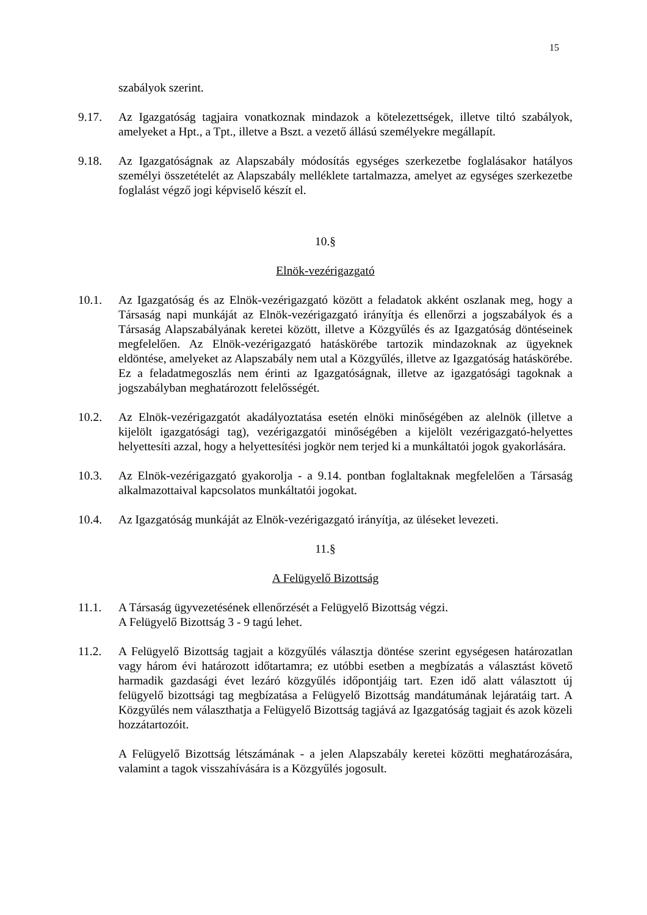15
szabályok szerint.
9.17. Az Igazgatóság tagjaira vonatkoznak mindazok a kötelezettségek, illetve tiltó szabályok, amelyeket a Hpt., a Tpt., illetve a Bszt. a vezető állású személyekre megállapít.
9.18. Az Igazgatóságnak az Alapszabály módosítás egységes szerkezetbe foglalásakor hatályos személyi összetételét az Alapszabály melléklete tartalmazza, amelyet az egységes szerkezetbe foglalást végző jogi képviselő készít el.
10.§
Elnök-vezérigazgató
10.1. Az Igazgatóság és az Elnök-vezérigazgató között a feladatok akként oszlanak meg, hogy a Társaság napi munkáját az Elnök-vezérigazgató irányítja és ellenőrzi a jogszabályok és a Társaság Alapszabályának keretei között, illetve a Közgyűlés és az Igazgatóság döntéseinek megfelelően. Az Elnök-vezérigazgató hatáskörébe tartozik mindazoknak az ügyeknek eldöntése, amelyeket az Alapszabály nem utal a Közgyűlés, illetve az Igazgatóság hatáskörébe. Ez a feladatmegoszlás nem érinti az Igazgatóságnak, illetve az igazgatósági tagoknak a jogszabályban meghatározott felelősségét.
10.2. Az Elnök-vezérigazgatót akadályoztatása esetén elnöki minőségében az alelnök (illetve a kijelölt igazgatósági tag), vezérigazgatói minőségében a kijelölt vezérigazgató-helyettes helyettesíti azzal, hogy a helyettesítési jogkör nem terjed ki a munkáltatói jogok gyakorlására.
10.3. Az Elnök-vezérigazgató gyakorolja - a 9.14. pontban foglaltaknak megfelelően a Társaság alkalmazottaival kapcsolatos munkáltatói jogokat.
10.4. Az Igazgatóság munkáját az Elnök-vezérigazgató irányítja, az üléseket levezeti.
11.§
A Felügyelő Bizottság
11.1. A Társaság ügyvezetésének ellenőrzését a Felügyelő Bizottság végzi.
A Felügyelő Bizottság 3 - 9 tagú lehet.
11.2. A Felügyelő Bizottság tagjait a közgyűlés választja döntése szerint egységesen határozatlan vagy három évi határozott időtartamra; ez utóbbi esetben a megbízatás a választást követő harmadik gazdasági évet lezáró közgyűlés időpontjáig tart. Ezen idő alatt választott új felügyelő bizottsági tag megbízatása a Felügyelő Bizottság mandátumának lejáratáig tart. A Közgyűlés nem választhatja a Felügyelő Bizottság tagjává az Igazgatóság tagjait és azok közeli hozzátartozóit.
A Felügyelő Bizottság létszámának - a jelen Alapszabály keretei közötti meghatározására, valamint a tagok visszahívására is a Közgyűlés jogosult.